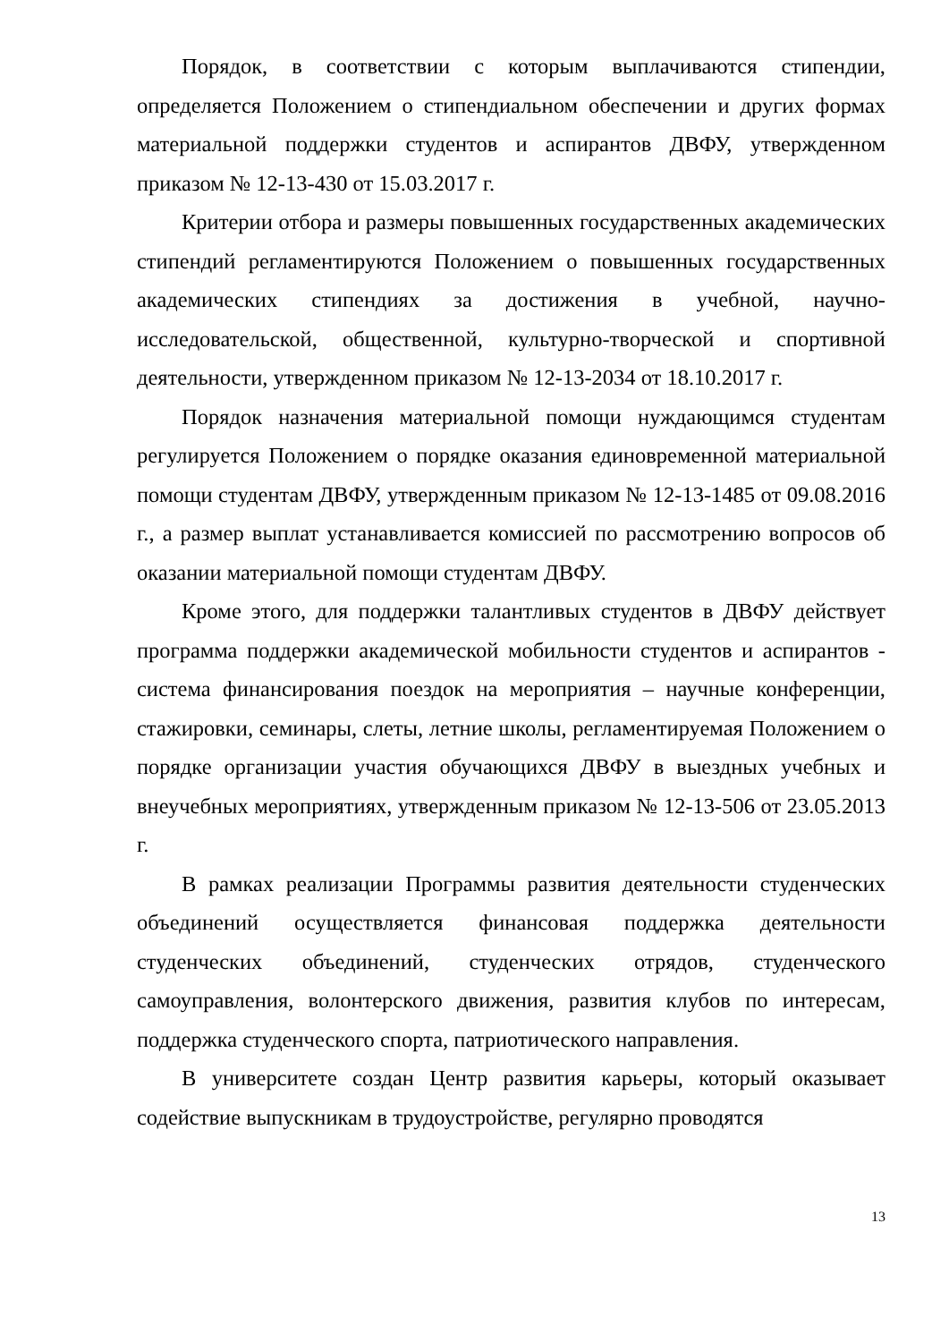Порядок, в соответствии с которым выплачиваются стипендии, определяется Положением о стипендиальном обеспечении и других формах материальной поддержки студентов и аспирантов ДВФУ, утвержденном приказом № 12-13-430 от 15.03.2017 г.
Критерии отбора и размеры повышенных государственных академических стипендий регламентируются Положением о повышенных государственных академических стипендиях за достижения в учебной, научно-исследовательской, общественной, культурно-творческой и спортивной деятельности, утвержденном приказом № 12-13-2034 от 18.10.2017 г.
Порядок назначения материальной помощи нуждающимся студентам регулируется Положением о порядке оказания единовременной материальной помощи студентам ДВФУ, утвержденным приказом № 12-13-1485 от 09.08.2016 г., а размер выплат устанавливается комиссией по рассмотрению вопросов об оказании материальной помощи студентам ДВФУ.
Кроме этого, для поддержки талантливых студентов в ДВФУ действует программа поддержки академической мобильности студентов и аспирантов - система финансирования поездок на мероприятия – научные конференции, стажировки, семинары, слеты, летние школы, регламентируемая Положением о порядке организации участия обучающихся ДВФУ в выездных учебных и внеучебных мероприятиях, утвержденным приказом № 12-13-506 от 23.05.2013 г.
В рамках реализации Программы развития деятельности студенческих объединений осуществляется финансовая поддержка деятельности студенческих объединений, студенческих отрядов, студенческого самоуправления, волонтерского движения, развития клубов по интересам, поддержка студенческого спорта, патриотического направления.
В университете создан Центр развития карьеры, который оказывает содействие выпускникам в трудоустройстве, регулярно проводятся
13